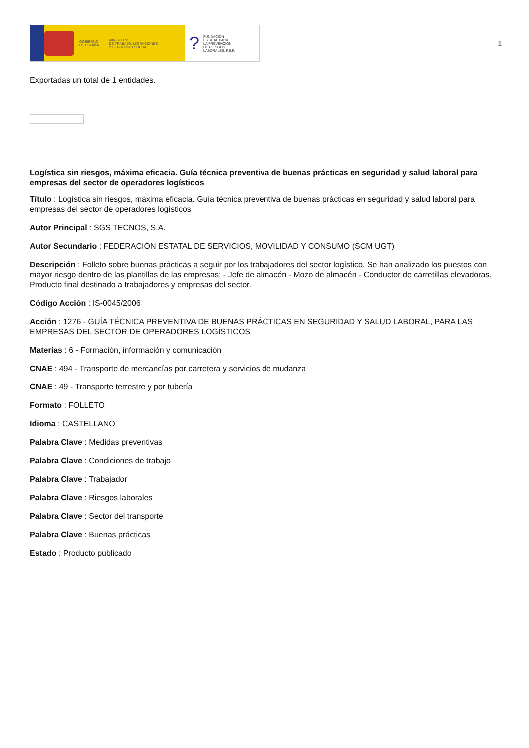GOBIERNO
DE ESPAÑA
MINISTERIO
DE TRABAJO, MIGRACIONES
Y SEGURIDAD SOCIAL
? FUNDACIÓN
ESTATAL PARA
LA PREVENCIÓN
DE RIESGOS
LABORALES, F.S.P.
1
Exportadas un total de 1 entidades.
Logística sin riesgos, máxima eficacia. Guía técnica preventiva de buenas prácticas en seguridad y salud laboral para empresas del sector de operadores logísticos
Título : Logística sin riesgos, máxima eficacia. Guía técnica preventiva de buenas prácticas en seguridad y salud laboral para empresas del sector de operadores logísticos
Autor Principal : SGS TECNOS, S.A.
Autor Secundario : FEDERACIÓN ESTATAL DE SERVICIOS, MOVILIDAD Y CONSUMO (SCM UGT)
Descripción : Folleto sobre buenas prácticas a seguir por los trabajadores del sector logístico. Se han analizado los puestos con mayor riesgo dentro de las plantillas de las empresas: - Jefe de almacén - Mozo de almacén - Conductor de carretillas elevadoras. Producto final destinado a trabajadores y empresas del sector.
Código Acción : IS-0045/2006
Acción : 1276 - GUÍA TÉCNICA PREVENTIVA DE BUENAS PRÁCTICAS EN SEGURIDAD Y SALUD LABORAL, PARA LAS EMPRESAS DEL SECTOR DE OPERADORES LOGÍSTICOS
Materias : 6 - Formación, información y comunicación
CNAE : 494 - Transporte de mercancías por carretera y servicios de mudanza
CNAE : 49 - Transporte terrestre y por tubería
Formato : FOLLETO
Idioma : CASTELLANO
Palabra Clave : Medidas preventivas
Palabra Clave : Condiciones de trabajo
Palabra Clave : Trabajador
Palabra Clave : Riesgos laborales
Palabra Clave : Sector del transporte
Palabra Clave : Buenas prácticas
Estado : Producto publicado